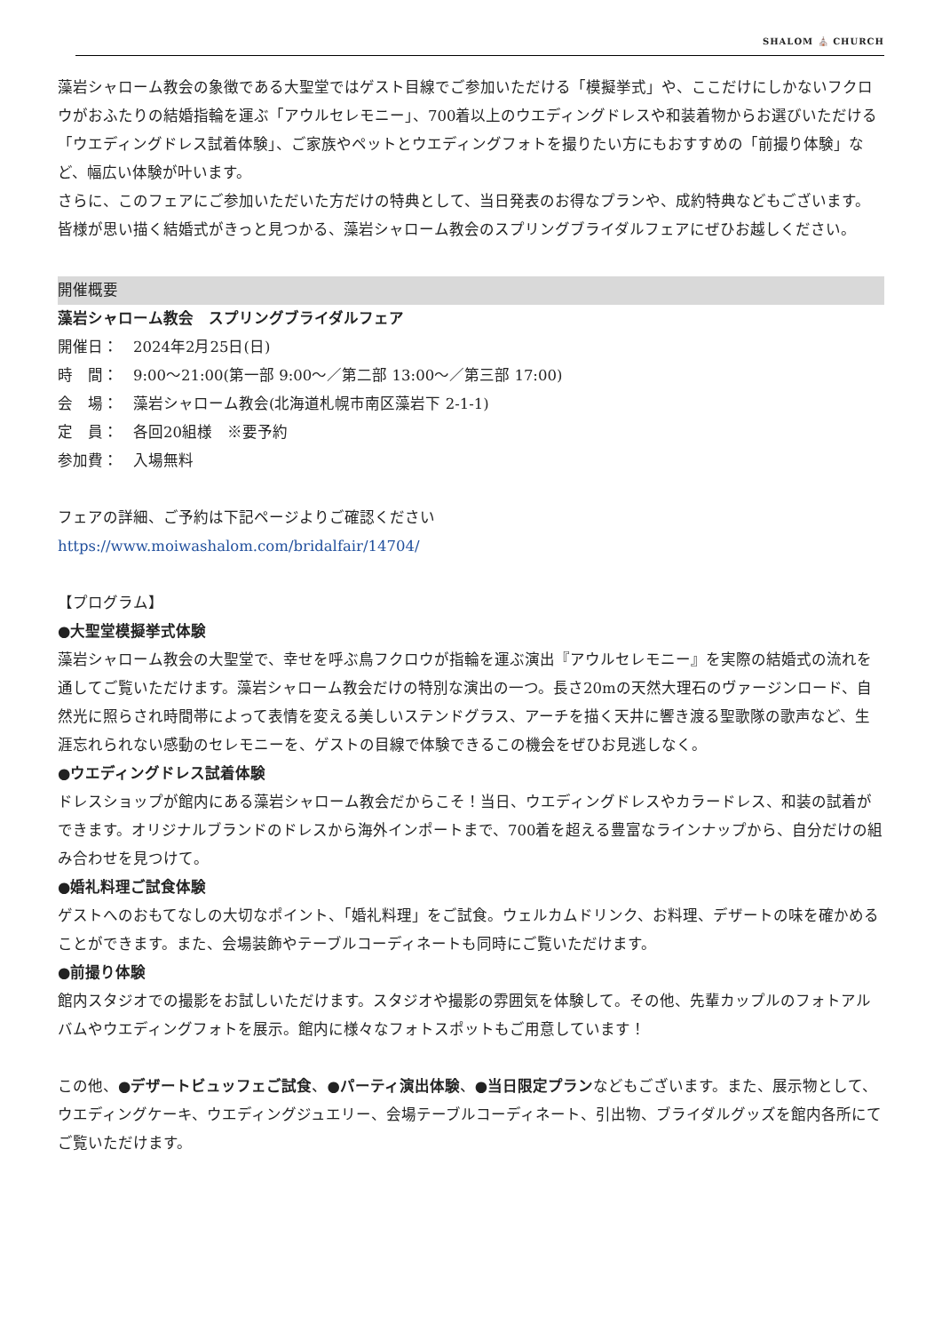SHALOM ⛪ CHURCH
藻岩シャローム教会の象徴である大聖堂ではゲスト目線でご参加いただける「模擬挙式」や、ここだけにしかないフクロウがおふたりの結婚指輪を運ぶ「アウルセレモニー」、700着以上のウエディングドレスや和装着物からお選びいただける「ウエディングドレス試着体験」、ご家族やペットとウエディングフォトを撮りたい方にもおすすめの「前撮り体験」など、幅広い体験が叶います。
さらに、このフェアにご参加いただいた方だけの特典として、当日発表のお得なプランや、成約特典などもございます。
皆様が思い描く結婚式がきっと見つかる、藻岩シャローム教会のスプリングブライダルフェアにぜひお越しください。
開催概要
藻岩シャローム教会　スプリングブライダルフェア
開催日：　2024年2月25日(日)
時　間：　9:00～21:00(第一部 9:00～／第二部 13:00～／第三部 17:00)
会　場：　藻岩シャローム教会(北海道札幌市南区藻岩下 2-1-1)
定　員：　各回20組様　※要予約
参加費：　入場無料
フェアの詳細、ご予約は下記ページよりご確認ください
https://www.moiwashalom.com/bridalfair/14704/
【プログラム】
●大聖堂模擬挙式体験
藻岩シャローム教会の大聖堂で、幸せを呼ぶ鳥フクロウが指輪を運ぶ演出『アウルセレモニー』を実際の結婚式の流れを通してご覧いただけます。藻岩シャローム教会だけの特別な演出の一つ。長さ20mの天然大理石のヴァージンロード、自然光に照らされ時間帯によって表情を変える美しいステンドグラス、アーチを描く天井に響き渡る聖歌隊の歌声など、生涯忘れられない感動のセレモニーを、ゲストの目線で体験できるこの機会をぜひお見逃しなく。
●ウエディングドレス試着体験
ドレスショップが館内にある藻岩シャローム教会だからこそ！当日、ウエディングドレスやカラードレス、和装の試着ができます。オリジナルブランドのドレスから海外インポートまで、700着を超える豊富なラインナップから、自分だけの組み合わせを見つけて。
●婚礼料理ご試食体験
ゲストへのおもてなしの大切なポイント、「婚礼料理」をご試食。ウェルカムドリンク、お料理、デザートの味を確かめることができます。また、会場装飾やテーブルコーディネートも同時にご覧いただけます。
●前撮り体験
館内スタジオでの撮影をお試しいただけます。スタジオや撮影の雰囲気を体験して。その他、先輩カップルのフォトアルバムやウエディングフォトを展示。館内に様々なフォトスポットもご用意しています！
この他、●デザートビュッフェご試食、●パーティ演出体験、●当日限定プランなどもございます。また、展示物として、ウエディングケーキ、ウエディングジュエリー、会場テーブルコーディネート、引出物、ブライダルグッズを館内各所にてご覧いただけます。